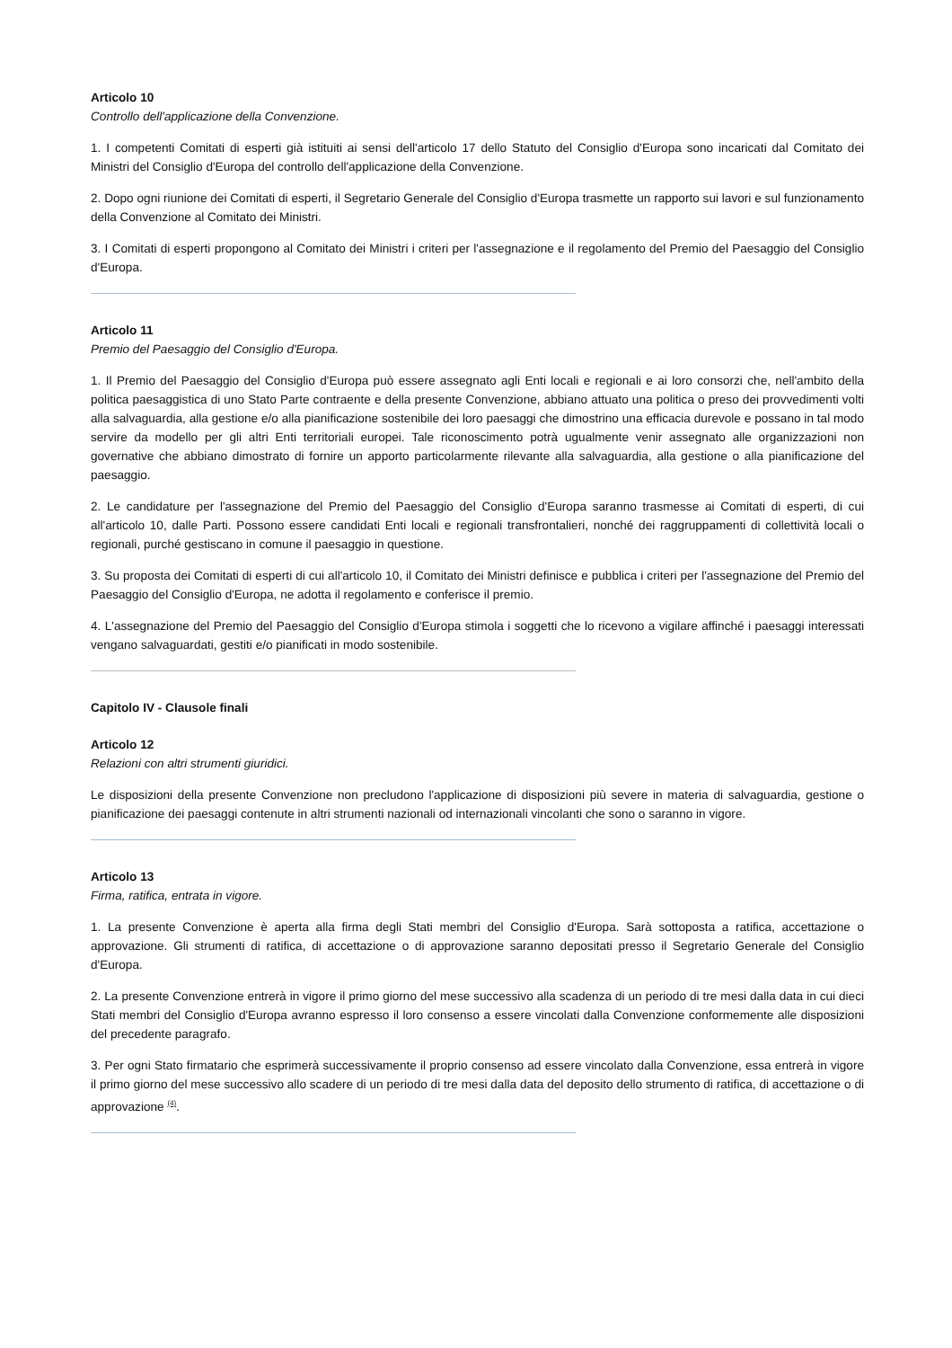Articolo 10
Controllo dell'applicazione della Convenzione.
1. I competenti Comitati di esperti già istituiti ai sensi dell'articolo 17 dello Statuto del Consiglio d'Europa sono incaricati dal Comitato dei Ministri del Consiglio d'Europa del controllo dell'applicazione della Convenzione.
2. Dopo ogni riunione dei Comitati di esperti, il Segretario Generale del Consiglio d'Europa trasmette un rapporto sui lavori e sul funzionamento della Convenzione al Comitato dei Ministri.
3. I Comitati di esperti propongono al Comitato dei Ministri i criteri per l'assegnazione e il regolamento del Premio del Paesaggio del Consiglio d'Europa.
Articolo 11
Premio del Paesaggio del Consiglio d'Europa.
1. Il Premio del Paesaggio del Consiglio d'Europa può essere assegnato agli Enti locali e regionali e ai loro consorzi che, nell'ambito della politica paesaggistica di uno Stato Parte contraente e della presente Convenzione, abbiano attuato una politica o preso dei provvedimenti volti alla salvaguardia, alla gestione e/o alla pianificazione sostenibile dei loro paesaggi che dimostrino una efficacia durevole e possano in tal modo servire da modello per gli altri Enti territoriali europei. Tale riconoscimento potrà ugualmente venir assegnato alle organizzazioni non governative che abbiano dimostrato di fornire un apporto particolarmente rilevante alla salvaguardia, alla gestione o alla pianificazione del paesaggio.
2. Le candidature per l'assegnazione del Premio del Paesaggio del Consiglio d'Europa saranno trasmesse ai Comitati di esperti, di cui all'articolo 10, dalle Parti. Possono essere candidati Enti locali e regionali transfrontalieri, nonché dei raggruppamenti di collettività locali o regionali, purché gestiscano in comune il paesaggio in questione.
3. Su proposta dei Comitati di esperti di cui all'articolo 10, il Comitato dei Ministri definisce e pubblica i criteri per l'assegnazione del Premio del Paesaggio del Consiglio d'Europa, ne adotta il regolamento e conferisce il premio.
4. L'assegnazione del Premio del Paesaggio del Consiglio d'Europa stimola i soggetti che lo ricevono a vigilare affinché i paesaggi interessati vengano salvaguardati, gestiti e/o pianificati in modo sostenibile.
Capitolo IV - Clausole finali
Articolo 12
Relazioni con altri strumenti giuridici.
Le disposizioni della presente Convenzione non precludono l'applicazione di disposizioni più severe in materia di salvaguardia, gestione o pianificazione dei paesaggi contenute in altri strumenti nazionali od internazionali vincolanti che sono o saranno in vigore.
Articolo 13
Firma, ratifica, entrata in vigore.
1. La presente Convenzione è aperta alla firma degli Stati membri del Consiglio d'Europa. Sarà sottoposta a ratifica, accettazione o approvazione. Gli strumenti di ratifica, di accettazione o di approvazione saranno depositati presso il Segretario Generale del Consiglio d'Europa.
2. La presente Convenzione entrerà in vigore il primo giorno del mese successivo alla scadenza di un periodo di tre mesi dalla data in cui dieci Stati membri del Consiglio d'Europa avranno espresso il loro consenso a essere vincolati dalla Convenzione conformemente alle disposizioni del precedente paragrafo.
3. Per ogni Stato firmatario che esprimerà successivamente il proprio consenso ad essere vincolato dalla Convenzione, essa entrerà in vigore il primo giorno del mese successivo allo scadere di un periodo di tre mesi dalla data del deposito dello strumento di ratifica, di accettazione o di approvazione <sup>(4)</sup>.